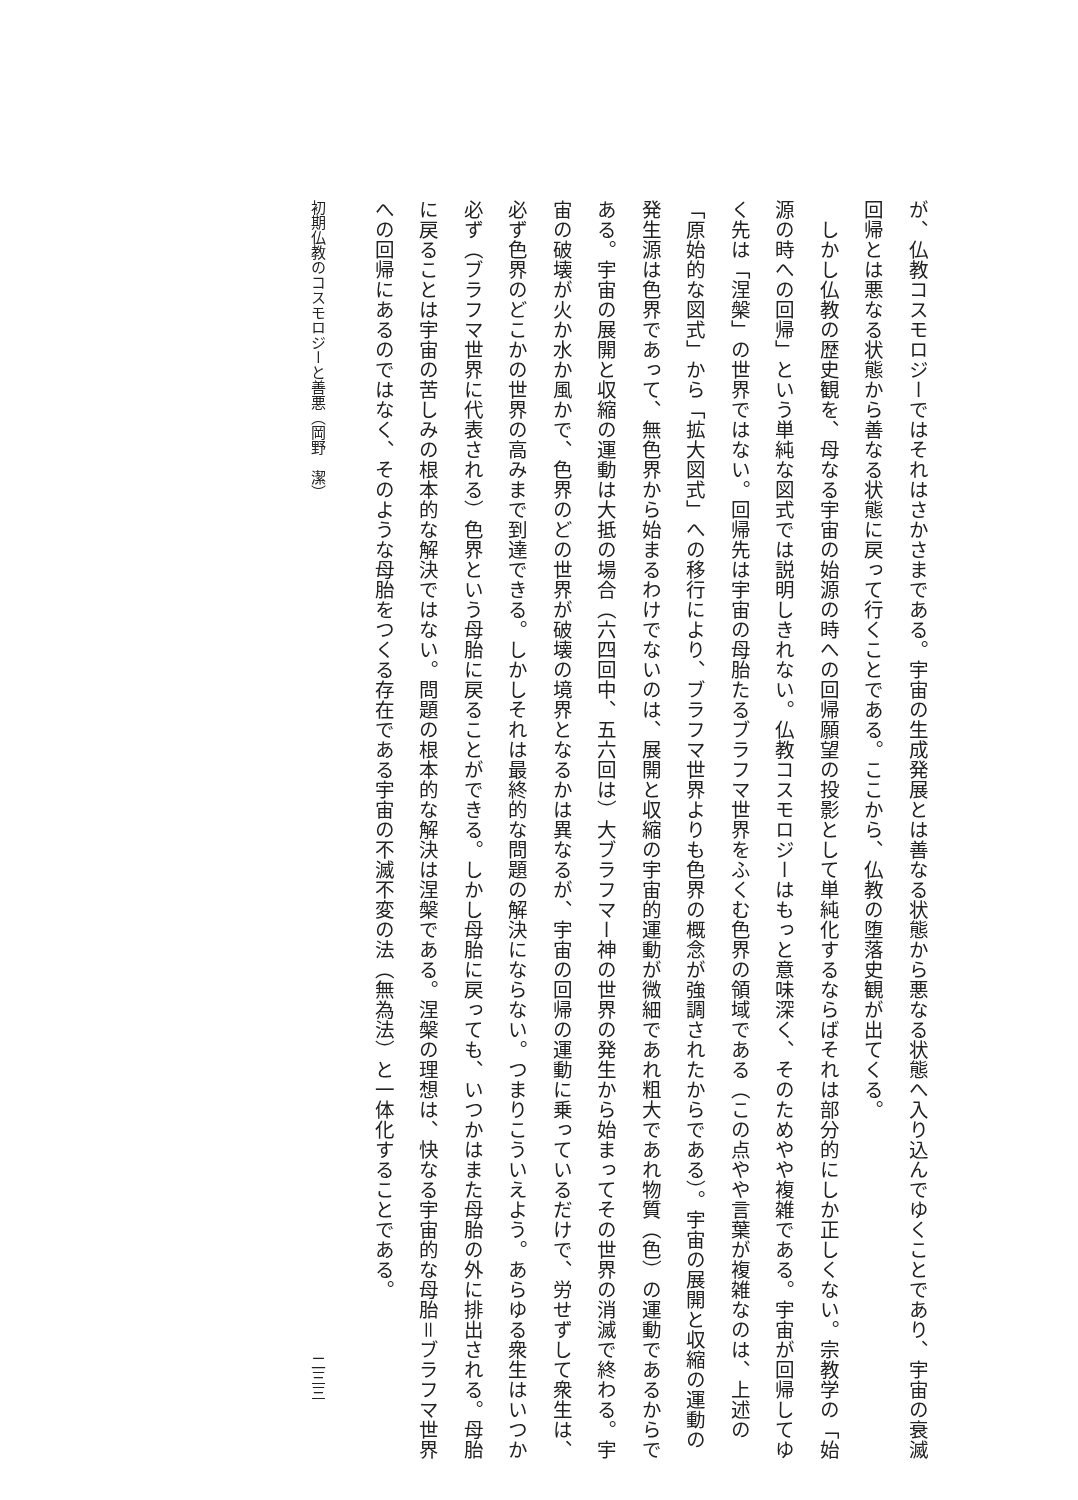が、仏教コスモロジーではそれはさかさまである。宇宙の生成発展とは善なる状態から悪なる状態へ入り込んでゆくことであり、宇宙の衰滅回帰とは悪なる状態から善なる状態に戻って行くことである。ここから、仏教の堕落史観が出てくる。
　しかし仏教の歴史観を、母なる宇宙の始源の時への回帰願望の投影として単純化するならばそれは部分的にしか正しくない。宗教学の「始源の時への回帰」という単純な図式では説明しきれない。仏教コスモロジーはもっと意味深く、そのためやや複雑である。宇宙が回帰してゆく先は「涅槃」の世界ではない。回帰先は宇宙の母胎たるブラフマ世界をふくむ色界の領域である（この点やや言葉が複雑なのは、上述の「原始的な図式」から「拡大図式」への移行により、ブラフマ世界よりも色界の概念が強調されたからである）。宇宙の展開と収縮の運動の発生源は色界であって、無色界から始まるわけでないのは、展開と収縮の宇宙的運動が微細であれ粗大であれ物質（色）の運動であるからである。宇宙の展開と収縮の運動は大抵の場合（六四回中、五六回は）大ブラフマー神の世界の発生から始まってその世界の消滅で終わる。宇宙の破壊が火か水か風かで、色界のどの世界が破壊の境界となるかは異なるが、宇宙の回帰の運動に乗っているだけで、労せずして衆生は、必ず色界のどこかの世界の高みまで到達できる。しかしそれは最終的な問題の解決にならない。つまりこういえよう。あらゆる衆生はいつか必ず（ブラフマ世界に代表される）色界という母胎に戻ることができる。しかし母胎に戻っても、いつかはまた母胎の外に排出される。母胎に戻ることは宇宙の苦しみの根本的な解決ではない。問題の根本的な解決は涅槃である。涅槃の理想は、快なる宇宙的な母胎＝ブラフマ世界への回帰にあるのではなく、そのような母胎をつくる存在である宇宙の不滅不変の法（無為法）と一体化することである。
初期仏教のコスモロジーと善悪（岡野　潔） 二三三